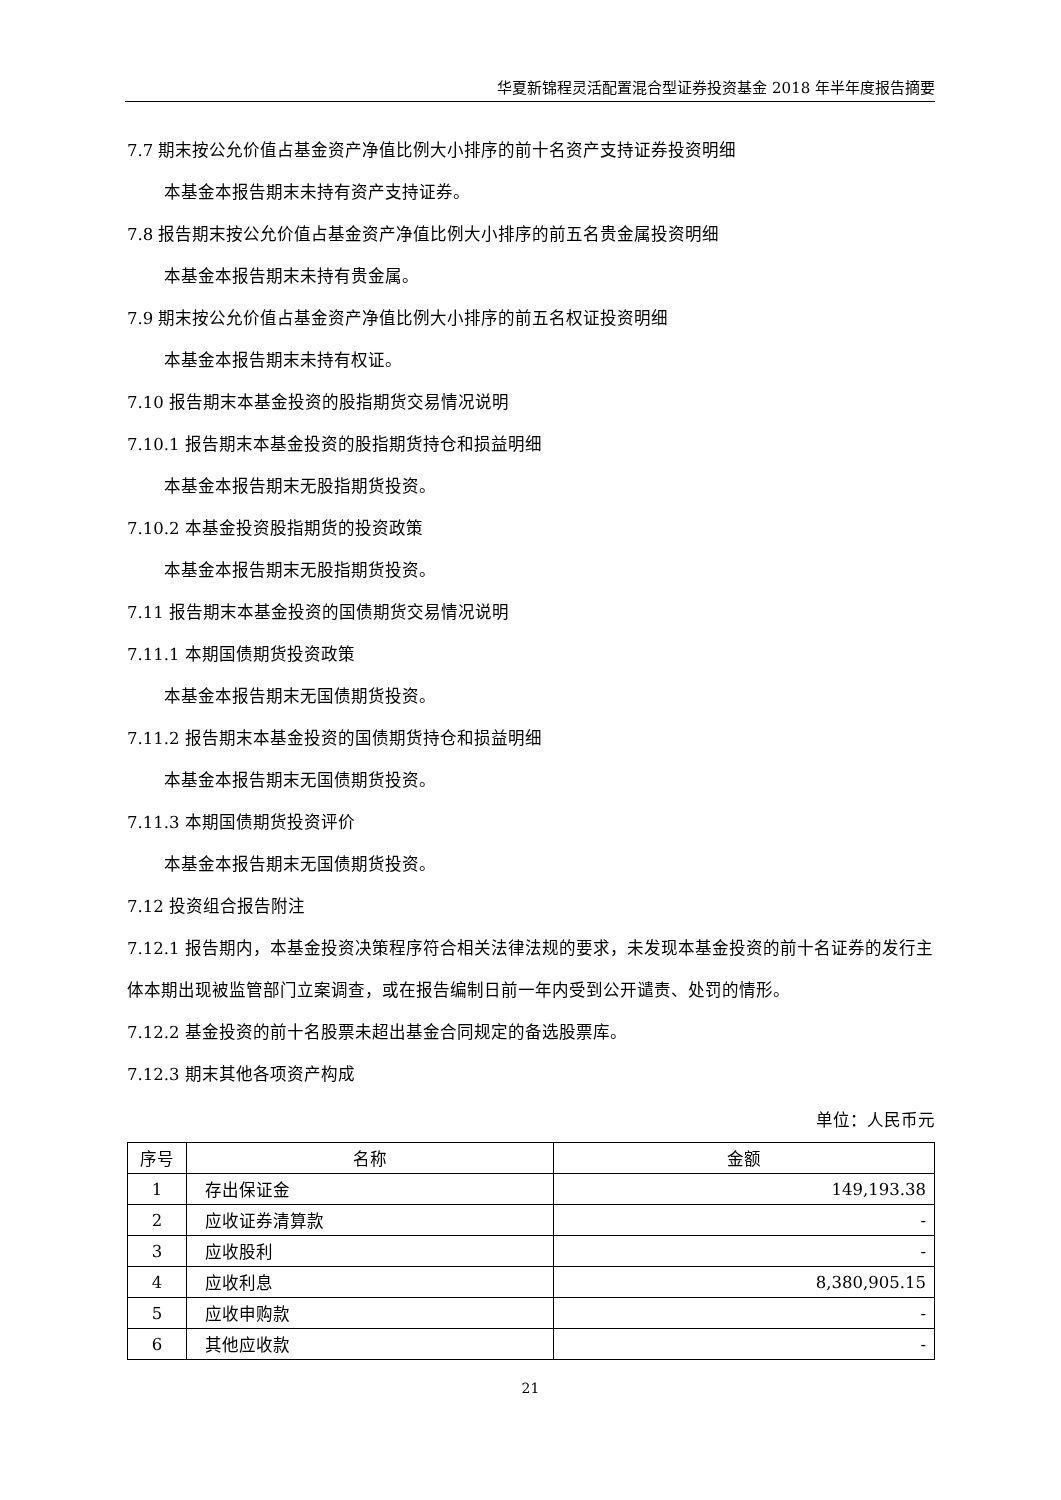华夏新锦程灵活配置混合型证券投资基金 2018 年半年度报告摘要
7.7 期末按公允价值占基金资产净值比例大小排序的前十名资产支持证券投资明细
本基金本报告期末未持有资产支持证券。
7.8 报告期末按公允价值占基金资产净值比例大小排序的前五名贵金属投资明细
本基金本报告期末未持有贵金属。
7.9 期末按公允价值占基金资产净值比例大小排序的前五名权证投资明细
本基金本报告期末未持有权证。
7.10 报告期末本基金投资的股指期货交易情况说明
7.10.1 报告期末本基金投资的股指期货持仓和损益明细
本基金本报告期末无股指期货投资。
7.10.2 本基金投资股指期货的投资政策
本基金本报告期末无股指期货投资。
7.11 报告期末本基金投资的国债期货交易情况说明
7.11.1 本期国债期货投资政策
本基金本报告期末无国债期货投资。
7.11.2 报告期末本基金投资的国债期货持仓和损益明细
本基金本报告期末无国债期货投资。
7.11.3 本期国债期货投资评价
本基金本报告期末无国债期货投资。
7.12 投资组合报告附注
7.12.1 报告期内，本基金投资决策程序符合相关法律法规的要求，未发现本基金投资的前十名证券的发行主体本期出现被监管部门立案调查，或在报告编制日前一年内受到公开谴责、处罚的情形。
7.12.2 基金投资的前十名股票未超出基金合同规定的备选股票库。
7.12.3 期末其他各项资产构成
单位：人民币元
| 序号 | 名称 | 金额 |
| --- | --- | --- |
| 1 | 存出保证金 | 149,193.38 |
| 2 | 应收证券清算款 | - |
| 3 | 应收股利 | - |
| 4 | 应收利息 | 8,380,905.15 |
| 5 | 应收申购款 | - |
| 6 | 其他应收款 | - |
21